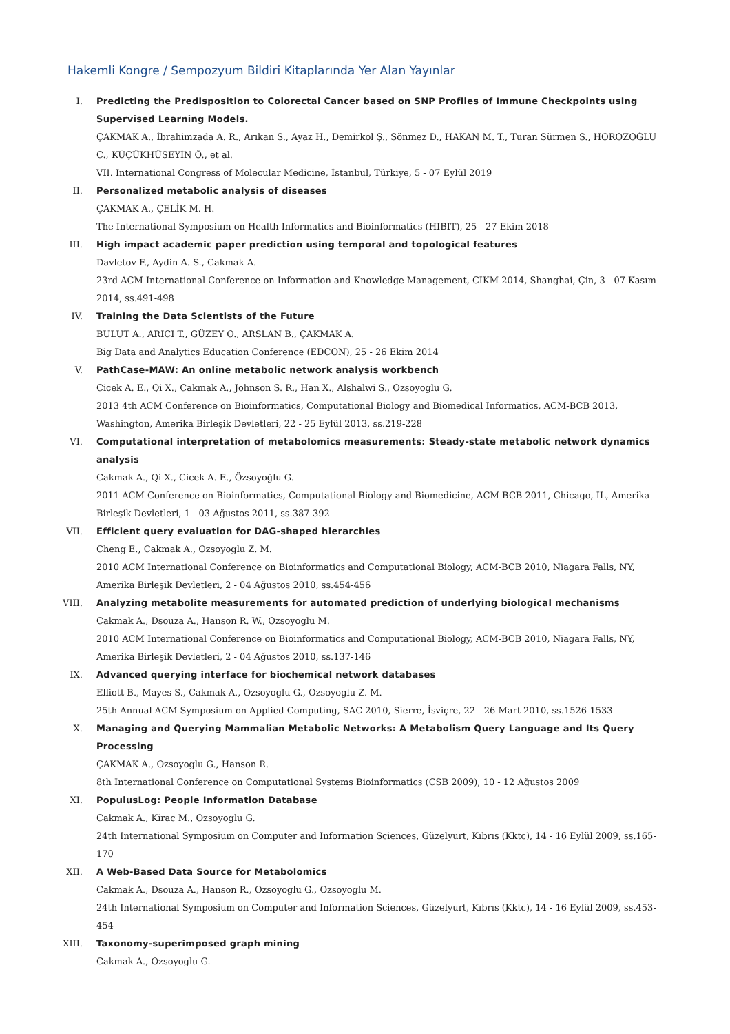Hakemli Kongre / Sempozyum Bildiri Kitaplarında Yer Alan Yayınlar
I. Predicting the Predisposition to Colorectal Cancer based on SNP Profiles of Immune Checkpoints using Supervised Learning Models.
ÇAKMAK A., İbrahimzada A. R., Arıkan S., Ayaz H., Demirkol Ş., Sönmez D., HAKAN M. T., Turan Sürmen S., HOROZOĞLU C., KÜÇÜKHÜSEYİN Ö., et al.
VII. International Congress of Molecular Medicine, İstanbul, Türkiye, 5 - 07 Eylül 2019
II. Personalized metabolic analysis of diseases
ÇAKMAK A., ÇELİK M. H.
The International Symposium on Health Informatics and Bioinformatics (HIBIT), 25 - 27 Ekim 2018
III. High impact academic paper prediction using temporal and topological features
Davletov F., Aydin A. S., Cakmak A.
23rd ACM International Conference on Information and Knowledge Management, CIKM 2014, Shanghai, Çin, 3 - 07 Kasım 2014, ss.491-498
IV. Training the Data Scientists of the Future
BULUT A., ARICI T., GÜZEY O., ARSLAN B., ÇAKMAK A.
Big Data and Analytics Education Conference (EDCON), 25 - 26 Ekim 2014
V. PathCase-MAW: An online metabolic network analysis workbench
Cicek A. E., Qi X., Cakmak A., Johnson S. R., Han X., Alshalwi S., Ozsoyoglu G.
2013 4th ACM Conference on Bioinformatics, Computational Biology and Biomedical Informatics, ACM-BCB 2013, Washington, Amerika Birleşik Devletleri, 22 - 25 Eylül 2013, ss.219-228
VI. Computational interpretation of metabolomics measurements: Steady-state metabolic network dynamics analysis
Cakmak A., Qi X., Cicek A. E., Özsoyoğlu G.
2011 ACM Conference on Bioinformatics, Computational Biology and Biomedicine, ACM-BCB 2011, Chicago, IL, Amerika Birleşik Devletleri, 1 - 03 Ağustos 2011, ss.387-392
VII. Efficient query evaluation for DAG-shaped hierarchies
Cheng E., Cakmak A., Ozsoyoglu Z. M.
2010 ACM International Conference on Bioinformatics and Computational Biology, ACM-BCB 2010, Niagara Falls, NY, Amerika Birleşik Devletleri, 2 - 04 Ağustos 2010, ss.454-456
VIII. Analyzing metabolite measurements for automated prediction of underlying biological mechanisms
Cakmak A., Dsouza A., Hanson R. W., Ozsoyoglu M.
2010 ACM International Conference on Bioinformatics and Computational Biology, ACM-BCB 2010, Niagara Falls, NY, Amerika Birleşik Devletleri, 2 - 04 Ağustos 2010, ss.137-146
IX. Advanced querying interface for biochemical network databases
Elliott B., Mayes S., Cakmak A., Ozsoyoglu G., Ozsoyoglu Z. M.
25th Annual ACM Symposium on Applied Computing, SAC 2010, Sierre, İsviçre, 22 - 26 Mart 2010, ss.1526-1533
X. Managing and Querying Mammalian Metabolic Networks: A Metabolism Query Language and Its Query Processing
ÇAKMAK A., Ozsoyoglu G., Hanson R.
8th International Conference on Computational Systems Bioinformatics (CSB 2009), 10 - 12 Ağustos 2009
XI. PopulusLog: People Information Database
Cakmak A., Kirac M., Ozsoyoglu G.
24th International Symposium on Computer and Information Sciences, Güzelyurt, Kıbrıs (Kktc), 14 - 16 Eylül 2009, ss.165-170
XII. A Web-Based Data Source for Metabolomics
Cakmak A., Dsouza A., Hanson R., Ozsoyoglu G., Ozsoyoglu M.
24th International Symposium on Computer and Information Sciences, Güzelyurt, Kıbrıs (Kktc), 14 - 16 Eylül 2009, ss.453-454
XIII. Taxonomy-superimposed graph mining
Cakmak A., Ozsoyoglu G.